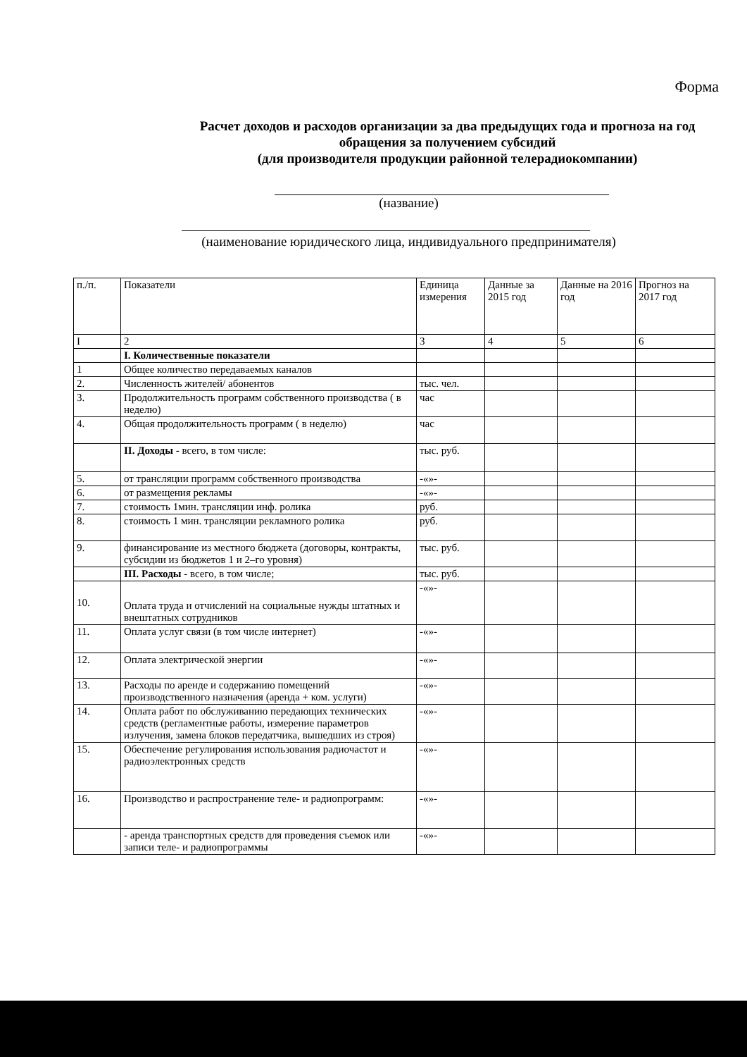Форма
Расчет доходов и расходов организации за два предыдущих года и прогноза на год обращения за получением субсидий
(для производителя продукции районной телерадиокомпании)
(название)
(наименование юридического лица, индивидуального предпринимателя)
| п./п. | Показатели | Единица измерения | Данные за 2015 год | Данные на 2016 год | Прогноз на 2017 год |
| --- | --- | --- | --- | --- | --- |
| I | 2 | 3 | 4 | 5 | 6 |
| | I. Количественные показатели | | | | |
| 1 | Общее количество передаваемых каналов | | | | |
| 2. | Численность жителей/ абонентов | тыс. чел. | | | |
| 3. | Продолжительность программ собственного производства ( в неделю) | час | | | |
| 4. | Общая продолжительность программ ( в неделю) | час | | | |
| | II. Доходы - всего, в том числе: | тыс. руб. | | | |
| 5. | от трансляции программ собственного производства | -«»- | | | |
| 6. | от размещения рекламы | -«»- | | | |
| 7. | стоимость 1мин. трансляции инф. ролика | руб. | | | |
| 8. | стоимость 1 мин. трансляции рекламного ролика | руб. | | | |
| 9. | финансирование из местного бюджета (договоры, контракты, субсидии из бюджетов 1 и 2–го уровня) | тыс. руб. | | | |
| | III. Расходы - всего, в том числе; | тыс. руб. | | | |
| 10. | Оплата труда и отчислений на социальные нужды штатных и внештатных сотрудников | -«»- | | | |
| 11. | Оплата услуг связи (в том числе интернет) | -«»- | | | |
| 12. | Оплата электрической энергии | -«»- | | | |
| 13. | Расходы по аренде и содержанию помещений производственного назначения (аренда + ком. услуги) | -«»- | | | |
| 14. | Оплата работ по обслуживанию передающих технических средств (регламентные работы, измерение параметров излучения, замена блоков передатчика, вышедших из строя) | -«»- | | | |
| 15. | Обеспечение регулирования использования радиочастот и радиоэлектронных средств | -«»- | | | |
| 16. | Производство и распространение теле- и радиопрограмм: | -«»- | | | |
| | - аренда транспортных средств для проведения съемок или записи теле- и радиопрограммы | -«»- | | | |